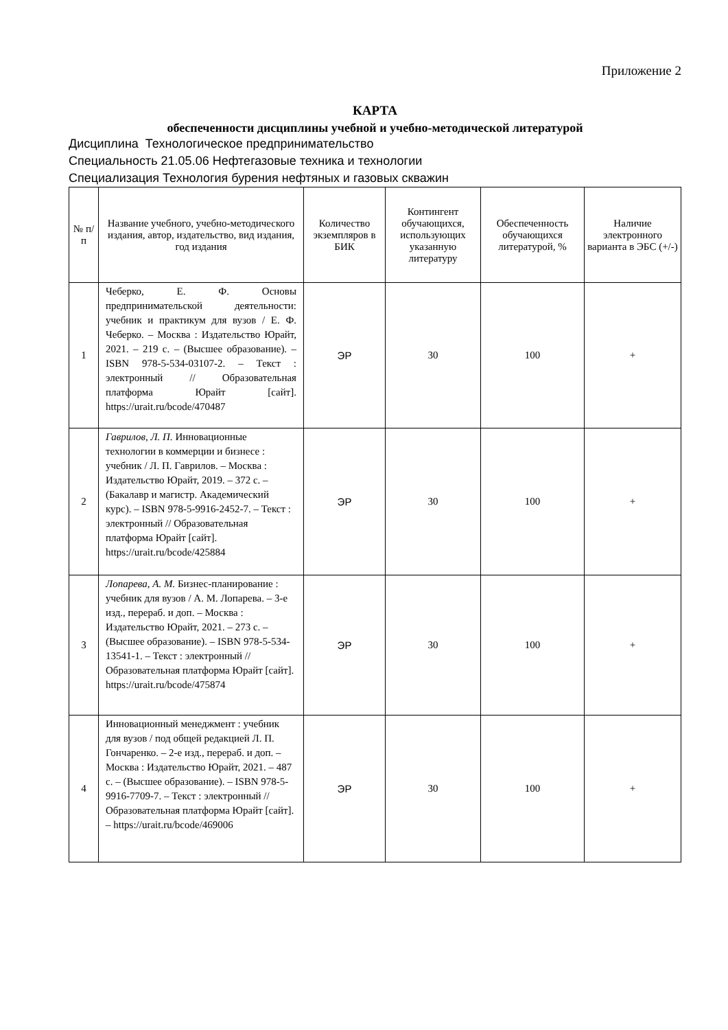Приложение 2
КАРТА
обеспеченности дисциплины учебной и учебно-методической литературой
Дисциплина Технологическое предпринимательство
Специальность 21.05.06 Нефтегазовые техника и технологии
Специализация Технология бурения нефтяных и газовых скважин
| № п/п | Название учебного, учебно-методического издания, автор, издательство, вид издания, год издания | Количество экземпляров в БИК | Контингент обучающихся, использующих указанную литературу | Обеспеченность обучающихся литературой, % | Наличие электронного варианта в ЭБС (+/-) |
| --- | --- | --- | --- | --- | --- |
| 1 | Чеберко, Е. Ф. Основы предпринимательской деятельности: учебник и практикум для вузов / Е. Ф. Чеберко. – Москва : Издательство Юрайт, 2021. – 219 с. – (Высшее образование). – ISBN 978-5-534-03107-2. – Текст : электронный // Образовательная платформа Юрайт [сайт]. https://urait.ru/bcode/470487 | ЭР | 30 | 100 | + |
| 2 | Гаврилов, Л. П. Инновационные технологии в коммерции и бизнесе : учебник / Л. П. Гаврилов. – Москва : Издательство Юрайт, 2019. – 372 с. – (Бакалавр и магистр. Академический курс). – ISBN 978-5-9916-2452-7. – Текст : электронный // Образовательная платформа Юрайт [сайт]. https://urait.ru/bcode/425884 | ЭР | 30 | 100 | + |
| 3 | Лопарева, А. М. Бизнес-планирование : учебник для вузов / А. М. Лопарева. – 3-е изд., перераб. и доп. – Москва : Издательство Юрайт, 2021. – 273 с. – (Высшее образование). – ISBN 978-5-534-13541-1. – Текст : электронный // Образовательная платформа Юрайт [сайт]. https://urait.ru/bcode/475874 | ЭР | 30 | 100 | + |
| 4 | Инновационный менеджмент : учебник для вузов / под общей редакцией Л. П. Гончаренко. – 2-е изд., перераб. и доп. – Москва : Издательство Юрайт, 2021. – 487 с. – (Высшее образование). – ISBN 978-5-9916-7709-7. – Текст : электронный // Образовательная платформа Юрайт [сайт]. – https://urait.ru/bcode/469006 | ЭР | 30 | 100 | + |